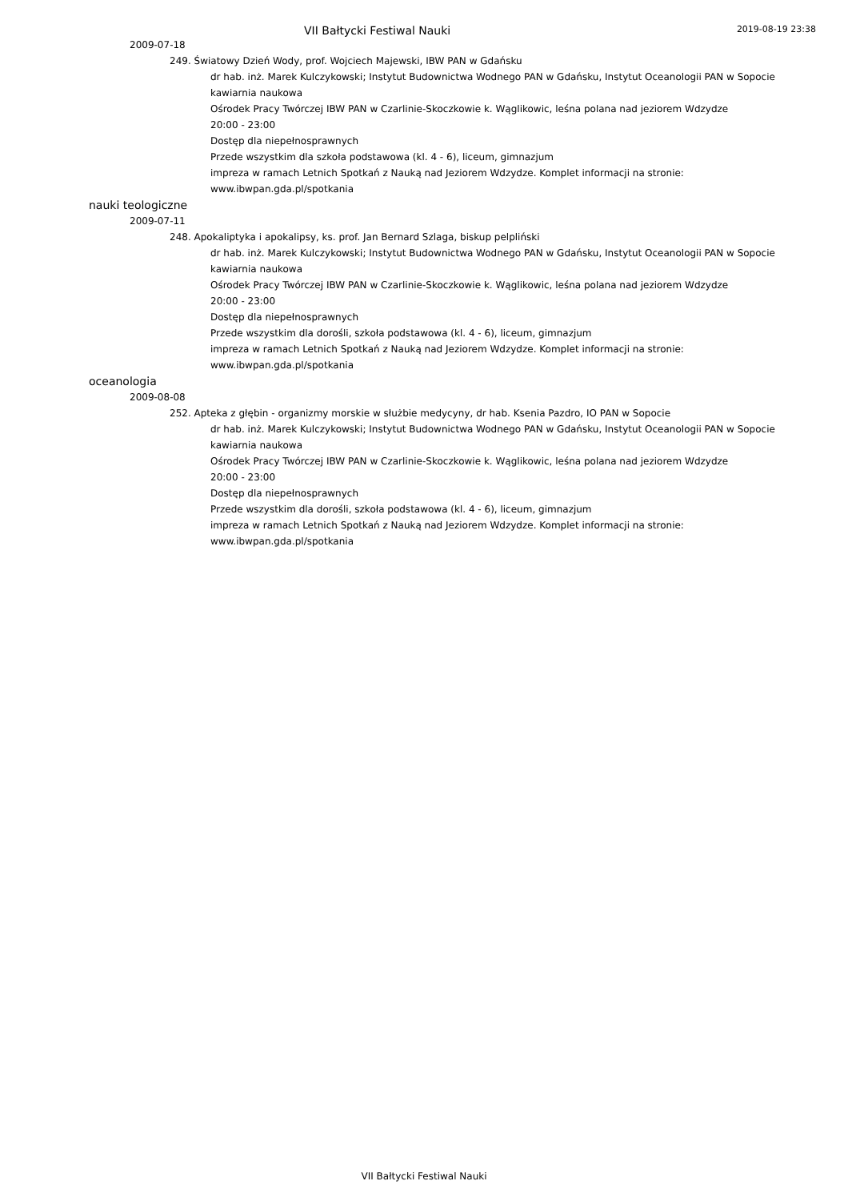VII Bałtycki Festiwal Nauki 2019-08-19 23:38
2009-07-18
249. Światowy Dzień Wody, prof. Wojciech Majewski, IBW PAN w Gdańsku
dr hab. inż. Marek Kulczykowski; Instytut Budownictwa Wodnego PAN w Gdańsku, Instytut Oceanologii PAN w Sopocie
kawiarnia naukowa
Ośrodek Pracy Twórczej IBW PAN w Czarlinie-Skoczkowie k. Wąglikowic, leśna polana nad jeziorem Wdzydze
20:00 - 23:00
Dostęp dla niepełnosprawnych
Przede wszystkim dla szkoła podstawowa (kl. 4 - 6), liceum, gimnazjum
impreza w ramach Letnich Spotkań z Nauką nad Jeziorem Wdzydze. Komplet informacji na stronie:
www.ibwpan.gda.pl/spotkania
nauki teologiczne
2009-07-11
248. Apokaliptyka i apokalipsy, ks. prof. Jan Bernard Szlaga, biskup pelpliński
dr hab. inż. Marek Kulczykowski; Instytut Budownictwa Wodnego PAN w Gdańsku, Instytut Oceanologii PAN w Sopocie
kawiarnia naukowa
Ośrodek Pracy Twórczej IBW PAN w Czarlinie-Skoczkowie k. Wąglikowic, leśna polana nad jeziorem Wdzydze
20:00 - 23:00
Dostęp dla niepełnosprawnych
Przede wszystkim dla dorośli, szkoła podstawowa (kl. 4 - 6), liceum, gimnazjum
impreza w ramach Letnich Spotkań z Nauką nad Jeziorem Wdzydze. Komplet informacji na stronie:
www.ibwpan.gda.pl/spotkania
oceanologia
2009-08-08
252. Apteka z głębin - organizmy morskie w służbie medycyny, dr hab. Ksenia Pazdro, IO PAN w Sopocie
dr hab. inż. Marek Kulczykowski; Instytut Budownictwa Wodnego PAN w Gdańsku, Instytut Oceanologii PAN w Sopocie
kawiarnia naukowa
Ośrodek Pracy Twórczej IBW PAN w Czarlinie-Skoczkowie k. Wąglikowic, leśna polana nad jeziorem Wdzydze
20:00 - 23:00
Dostęp dla niepełnosprawnych
Przede wszystkim dla dorośli, szkoła podstawowa (kl. 4 - 6), liceum, gimnazjum
impreza w ramach Letnich Spotkań z Nauką nad Jeziorem Wdzydze. Komplet informacji na stronie:
www.ibwpan.gda.pl/spotkania
VII Bałtycki Festiwal Nauki